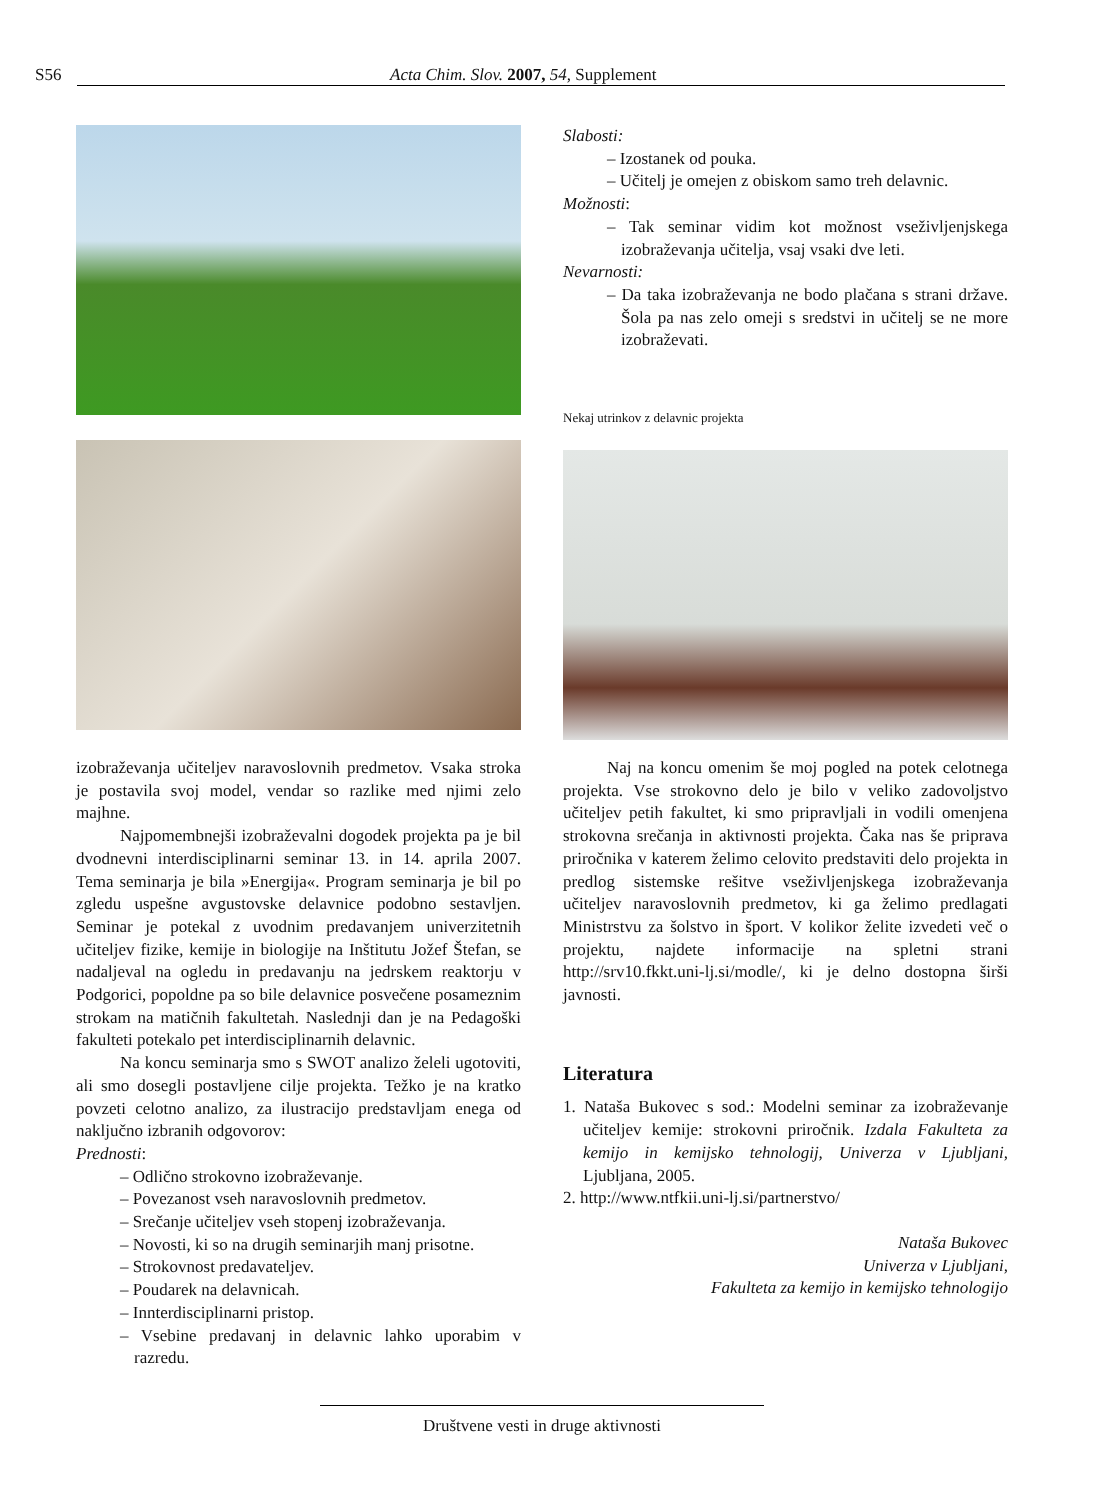S56 Acta Chim. Slov. 2007, 54, Supplement
Slabosti:
– Izostanek od pouka.
– Učitelj je omejen z obiskom samo treh delavnic.
Možnosti:
– Tak seminar vidim kot možnost vseživljenjskega izobraževanja učitelja, vsaj vsaki dve leti.
Nevarnosti:
– Da taka izobraževanja ne bodo plačana s strani države. Šola pa nas zelo omeji s sredstvi in učitelj se ne more izobraževati.
Nekaj utrinkov z delavnic projekta
izobraževanja učiteljev naravoslovnih predmetov. Vsaka stroka je postavila svoj model, vendar so razlike med njimi zelo majhne.
Najpomembnejši izobraževalni dogodek projekta pa je bil dvodnevni interdisciplinarni seminar 13. in 14. aprila 2007. Tema seminarja je bila »Energija«. Program seminarja je bil po zgledu uspešne avgustovske delavnice podobno sestavljen. Seminar je potekal z uvodnim predavanjem univerzitetnih učiteljev fizike, kemije in biologije na Inštitutu Jožef Štefan, se nadaljeval na ogledu in predavanju na jedrskem reaktorju v Podgorici, popoldne pa so bile delavnice posvečene posameznim strokam na matičnih fakultetah. Naslednji dan je na Pedagoški fakulteti potekalo pet interdisciplinarnih delavnic.
Na koncu seminarja smo s SWOT analizo želeli ugotoviti, ali smo dosegli postavljene cilje projekta. Težko je na kratko povzeti celotno analizo, za ilustracijo predstavljam enega od naključno izbranih odgovorov:
Prednosti:
– Odlično strokovno izobraževanje.
– Povezanost vseh naravoslovnih predmetov.
– Srečanje učiteljev vseh stopenj izobraževanja.
– Novosti, ki so na drugih seminarjih manj prisotne.
– Strokovnost predavateljev.
– Poudarek na delavnicah.
– Innterdisciplinarni pristop.
– Vsebine predavanj in delavnic lahko uporabim v razredu.
Naj na koncu omenim še moj pogled na potek celotnega projekta. Vse strokovno delo je bilo v veliko zadovoljstvo učiteljev petih fakultet, ki smo pripravljali in vodili omenjena strokovna srečanja in aktivnosti projekta. Čaka nas še priprava priročnika v katerem želimo celovito predstaviti delo projekta in predlog sistemske rešitve vseživljenjskega izobraževanja učiteljev naravoslovnih predmetov, ki ga želimo predlagati Ministrstvu za šolstvo in šport. V kolikor želite izvedeti več o projektu, najdete informacije na spletni strani http://srv10.fkkt.uni-lj.si/modle/, ki je delno dostopna širši javnosti.
Literatura
1. Nataša Bukovec s sod.: Modelni seminar za izobraževanje učiteljev kemije: strokovni priročnik. Izdala Fakulteta za kemijo in kemijsko tehnologij, Univerza v Ljubljani, Ljubljana, 2005.
2. http://www.ntfkii.uni-lj.si/partnerstvo/
Nataša Bukovec
Univerza v Ljubljani,
Fakulteta za kemijo in kemijsko tehnologijo
Društvene vesti in druge aktivnosti